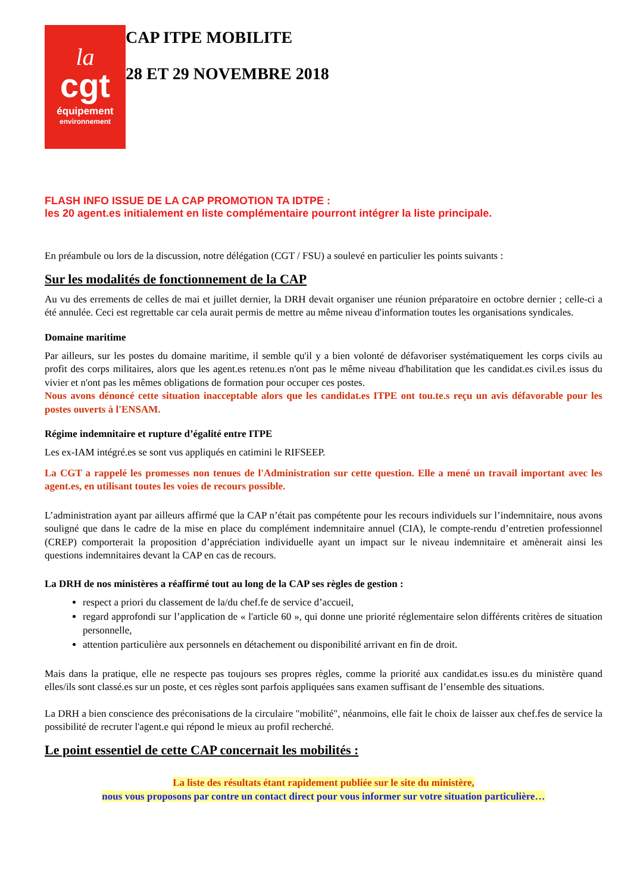la
cgt
équipement
environnement
CAP ITPE MOBILITE
28 ET 29 NOVEMBRE 2018
FLASH INFO ISSUE DE LA CAP PROMOTION TA IDTPE :
les 20 agent.es initialement en liste complémentaire pourront intégrer la liste principale.
En préambule ou lors de la discussion, notre délégation (CGT / FSU) a soulevé en particulier les points suivants :
Sur les modalités de fonctionnement de la CAP
Au vu des errements de celles de mai et juillet dernier, la DRH devait organiser une réunion préparatoire en octobre dernier ; celle-ci a été annulée. Ceci est regrettable car cela aurait permis de mettre au même niveau d'information toutes les organisations syndicales.
Domaine maritime
Par ailleurs, sur les postes du domaine maritime, il semble qu'il y a bien volonté de défavoriser systématiquement les corps civils au profit des corps militaires, alors que les agent.es retenu.es n'ont pas le même niveau d'habilitation que les candidat.es civil.es issus du vivier et n'ont pas les mêmes obligations de formation pour occuper ces postes.
Nous avons dénoncé cette situation inacceptable alors que les candidat.es ITPE ont tou.te.s reçu un avis défavorable pour les postes ouverts à l'ENSAM.
Régime indemnitaire et rupture d’égalité entre ITPE
Les ex-IAM intégré.es se sont vus appliqués en catimini le RIFSEEP.
La CGT a rappelé les promesses non tenues de l'Administration sur cette question. Elle a mené un travail important avec les agent.es, en utilisant toutes les voies de recours possible.
L’administration ayant par ailleurs affirmé que la CAP n’était pas compétente pour les recours individuels sur l’indemnitaire, nous avons souligné que dans le cadre de la mise en place du complément indemnitaire annuel (CIA), le compte-rendu d’entretien professionnel (CREP) comporterait la proposition d’appréciation individuelle ayant un impact sur le niveau indemnitaire et amènerait ainsi les questions indemnitaires devant la CAP en cas de recours.
La DRH de nos ministères a réaffirmé tout au long de la CAP ses règles de gestion :
respect a priori du classement de la/du chef.fe de service d’accueil,
regard approfondi sur l’application de « l'article 60 », qui donne une priorité réglementaire selon différents critères de situation personnelle,
attention particulière aux personnels en détachement ou disponibilité arrivant en fin de droit.
Mais dans la pratique, elle ne respecte pas toujours ses propres règles, comme la priorité aux candidat.es issu.es du ministère quand elles/ils sont classé.es sur un poste, et ces règles sont parfois appliquées sans examen suffisant de l’ensemble des situations.
La DRH a bien conscience des préconisations de la circulaire "mobilité", néanmoins, elle fait le choix de laisser aux chef.fes de service la possibilité de recruter l'agent.e qui répond le mieux au profil recherché.
Le point essentiel de cette CAP concernait les mobilités :
La liste des résultats étant rapidement publiée sur le site du ministère,
nous vous proposons par contre un contact direct pour vous informer sur votre situation particulière…